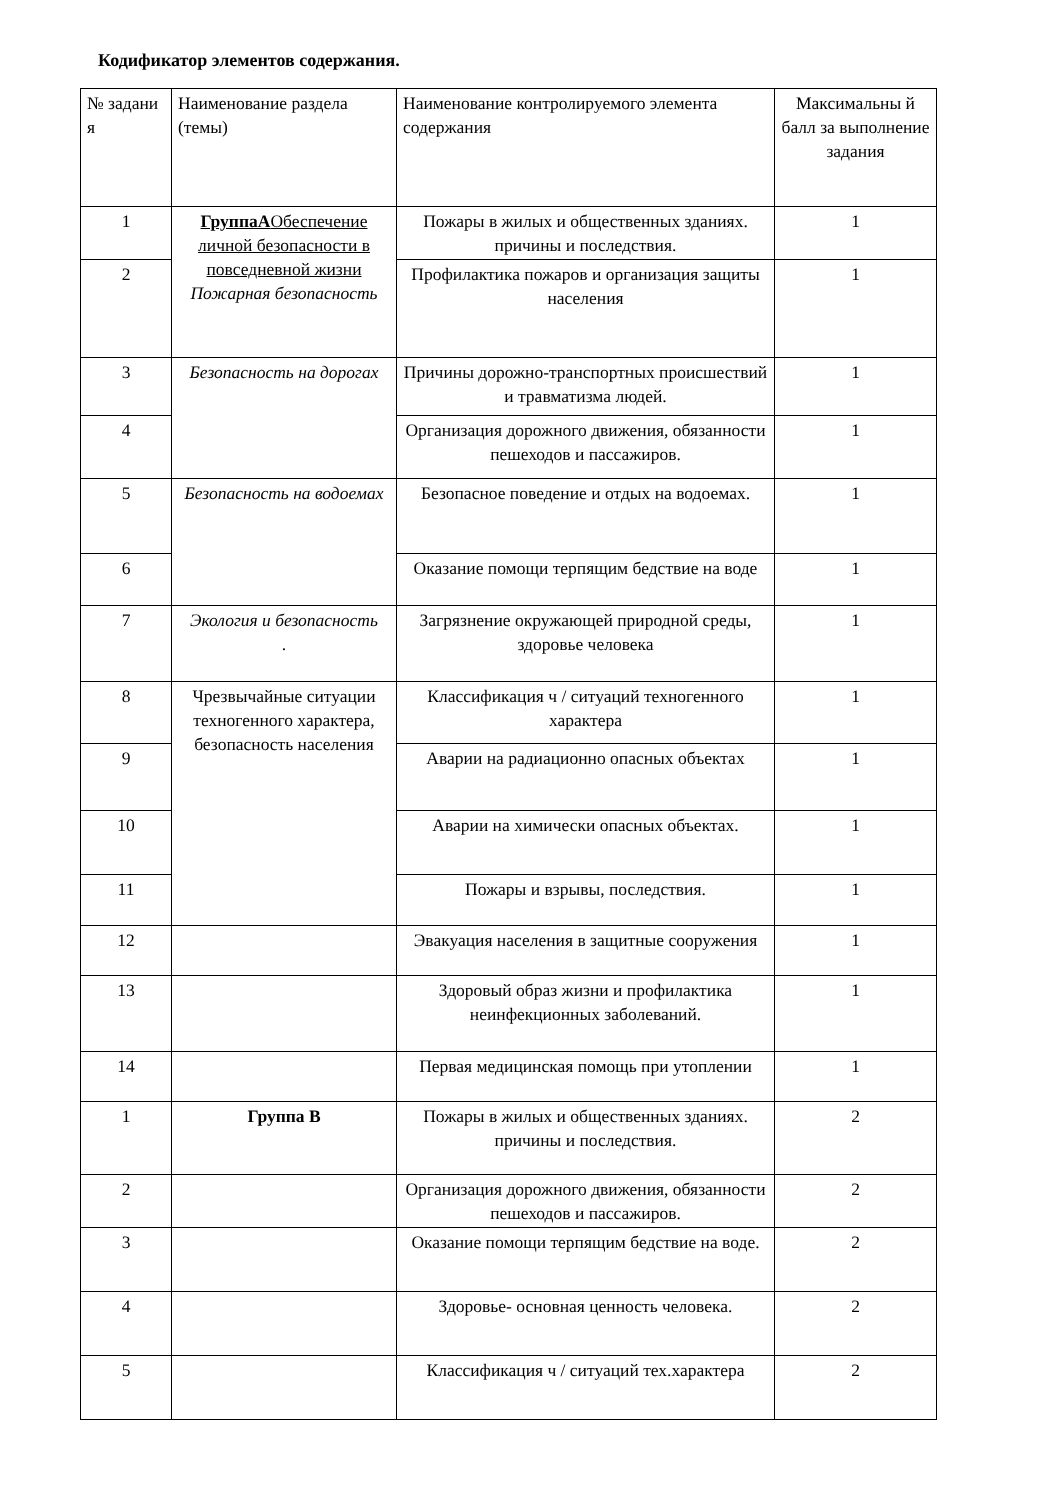Кодификатор элементов содержания.
| № задани я | Наименование раздела (темы) | Наименование контролируемого элемента содержания | Максимальны й балл за выполнение задания |
| 1 | ГруппаА Обеспечение личной безопасности в повседневной жизни Пожарная безопасность | Пожары в жилых и общественных зданиях. причины и последствия. | 1 |
| 2 | | Профилактика пожаров и организация защиты населения | 1 |
| 3 | Безопасность на дорогах | Причины дорожно-транспортных происшествий и травматизма людей. | 1 |
| 4 | | Организация дорожного движения, обязанности пешеходов и пассажиров. | 1 |
| 5 | Безопасность на водоемах | Безопасное поведение и отдых на водоемах. | 1 |
| 6 | | Оказание помощи терпящим бедствие на воде | 1 |
| 7 | Экология и безопасность . | Загрязнение окружающей природной среды, здоровье человека | 1 |
| 8 | Чрезвычайные ситуации техногенного характера, безопасность населения | Классификация ч / ситуаций техногенного характера | 1 |
| 9 | | Аварии на радиационно опасных объектах | 1 |
| 10 | | Аварии на химически опасных объектах. | 1 |
| 11 | | Пожары и взрывы, последствия. | 1 |
| 12 | | Эвакуация населения в защитные сооружения | 1 |
| 13 | | Здоровый образ жизни и профилактика неинфекционных заболеваний. | 1 |
| 14 | | Первая медицинская помощь при утоплении | 1 |
| 1 | Группа В | Пожары в жилых и общественных зданиях. причины и последствия. | 2 |
| 2 | | Организация дорожного движения, обязанности пешеходов и пассажиров. | 2 |
| 3 | | Оказание помощи терпящим бедствие на воде. | 2 |
| 4 | | Здоровье- основная ценность человека. | 2 |
| 5 | | Классификация ч / ситуаций тех.характера | 2 |